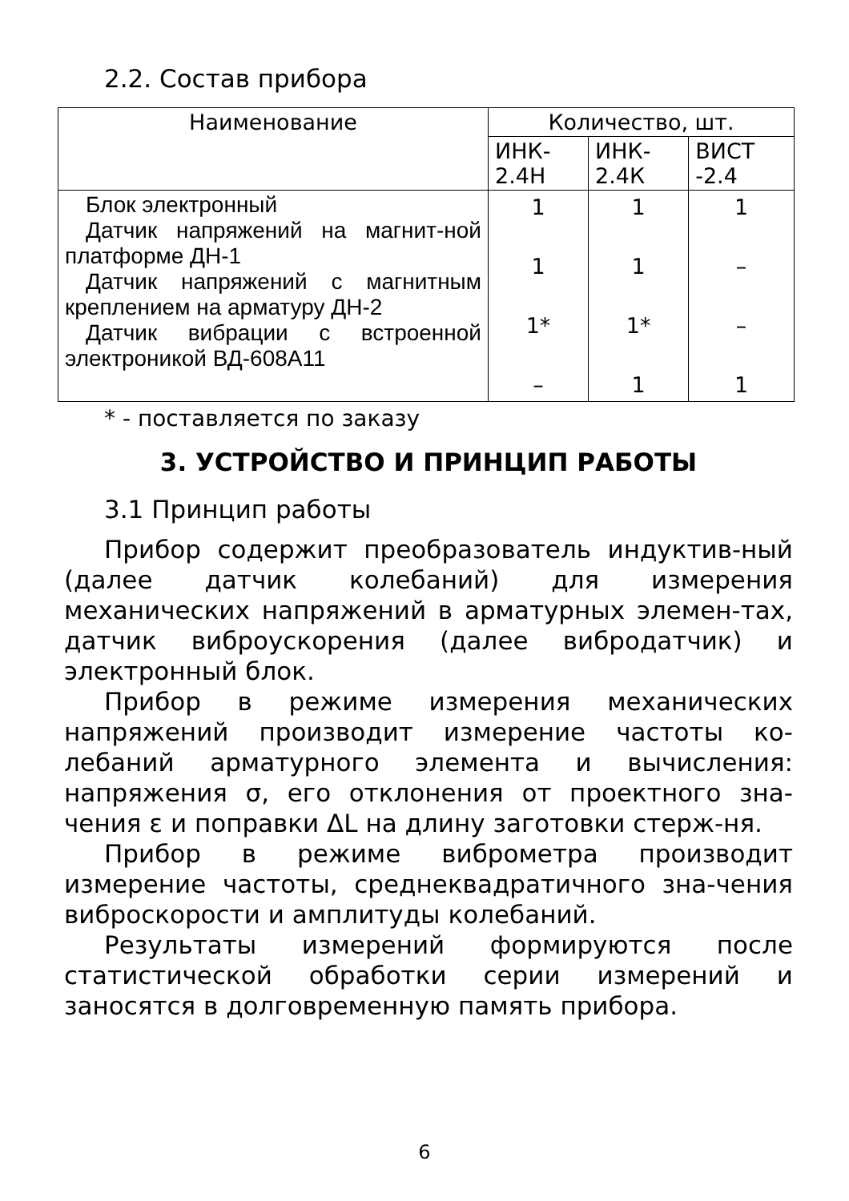2.2. Состав прибора
| Наименование | Количество, шт. | | |
| --- | --- | --- | --- |
| | ИНК- 2.4Н | ИНК- 2.4К | ВИСТ -2.4 |
| Блок электронный Датчик напряжений на магнит-ной платформе ДН-1 Датчик напряжений с магнитным креплением на арматуру ДН-2 Датчик вибрации с встроенной электроникой ВД-608А11 | 1 1 1* – | 1 1 1* 1 | 1 – – 1 |
* - поставляется по заказу
3. УСТРОЙСТВО И ПРИНЦИП РАБОТЫ
3.1 Принцип работы
Прибор содержит преобразователь индуктив-ный (далее датчик колебаний) для измерения механических напряжений в арматурных элемен-тах, датчик виброускорения (далее вибродатчик) и электронный блок.
Прибор в режиме измерения механических напряжений производит измерение частоты ко-лебаний арматурного элемента и вычисления: напряжения σ, его отклонения от проектного зна-чения ε и поправки ΔL на длину заготовки стерж-ня.
Прибор в режиме виброметра производит измерение частоты, среднеквадратичного зна-чения виброскорости и амплитуды колебаний.
Результаты измерений формируются после статистической обработки серии измерений и заносятся в долговременную память прибора.
6